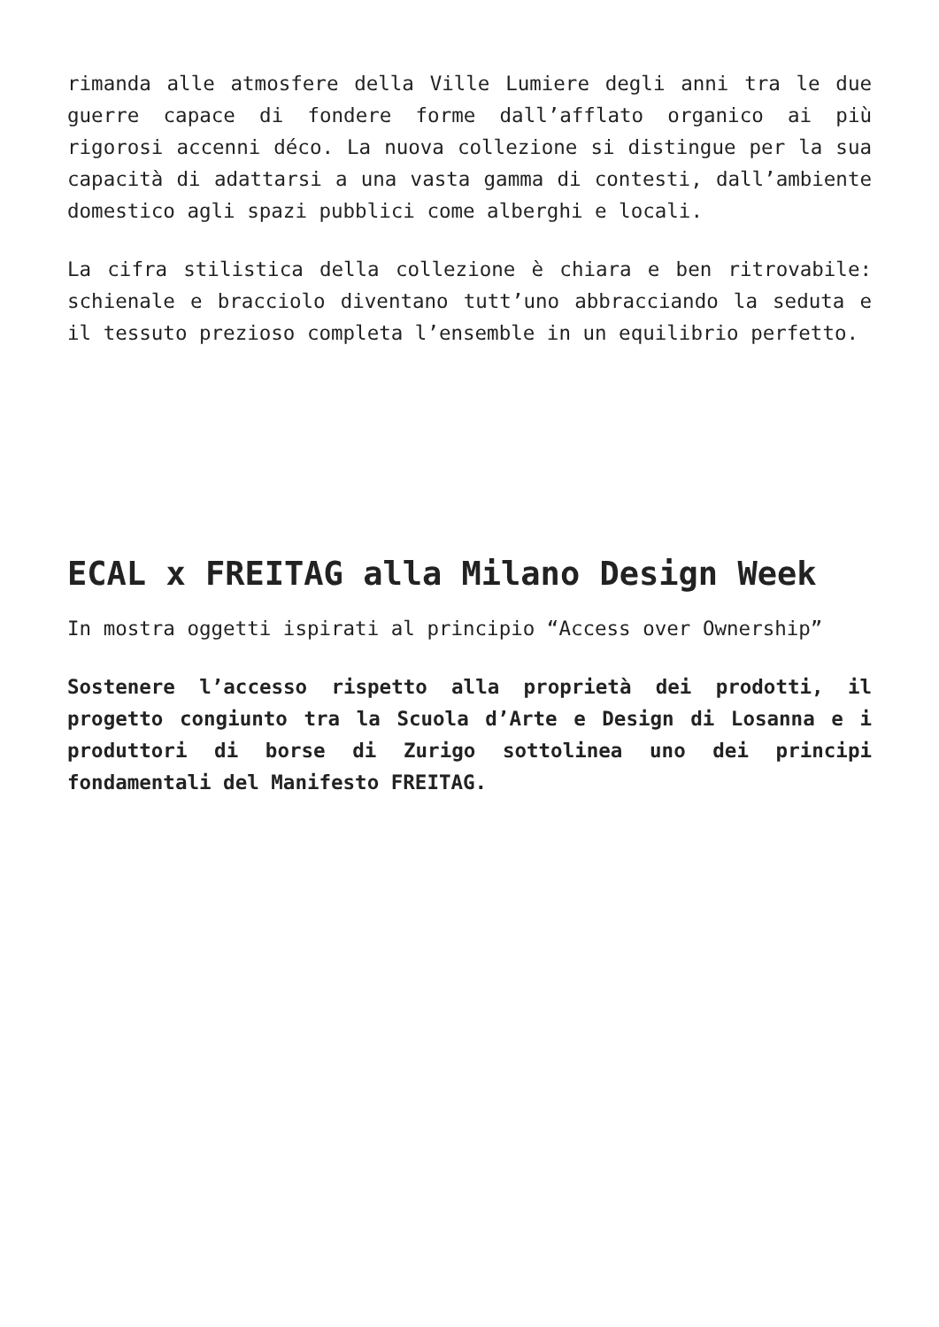rimanda alle atmosfere della Ville Lumiere degli anni tra le due guerre capace di fondere forme dall’afflato organico ai più rigorosi accenni déco. La nuova collezione si distingue per la sua capacità di adattarsi a una vasta gamma di contesti, dall’ambiente domestico agli spazi pubblici come alberghi e locali.
La cifra stilistica della collezione è chiara e ben ritrovabile: schienale e bracciolo diventano tutt’uno abbracciando la seduta e il tessuto prezioso completa l’ensemble in un equilibrio perfetto.
ECAL x FREITAG alla Milano Design Week
In mostra oggetti ispirati al principio “Access over Ownership”
Sostenere l’accesso rispetto alla proprietà dei prodotti, il progetto congiunto tra la Scuola d’Arte e Design di Losanna e i produttori di borse di Zurigo sottolinea uno dei principi fondamentali del Manifesto FREITAG.